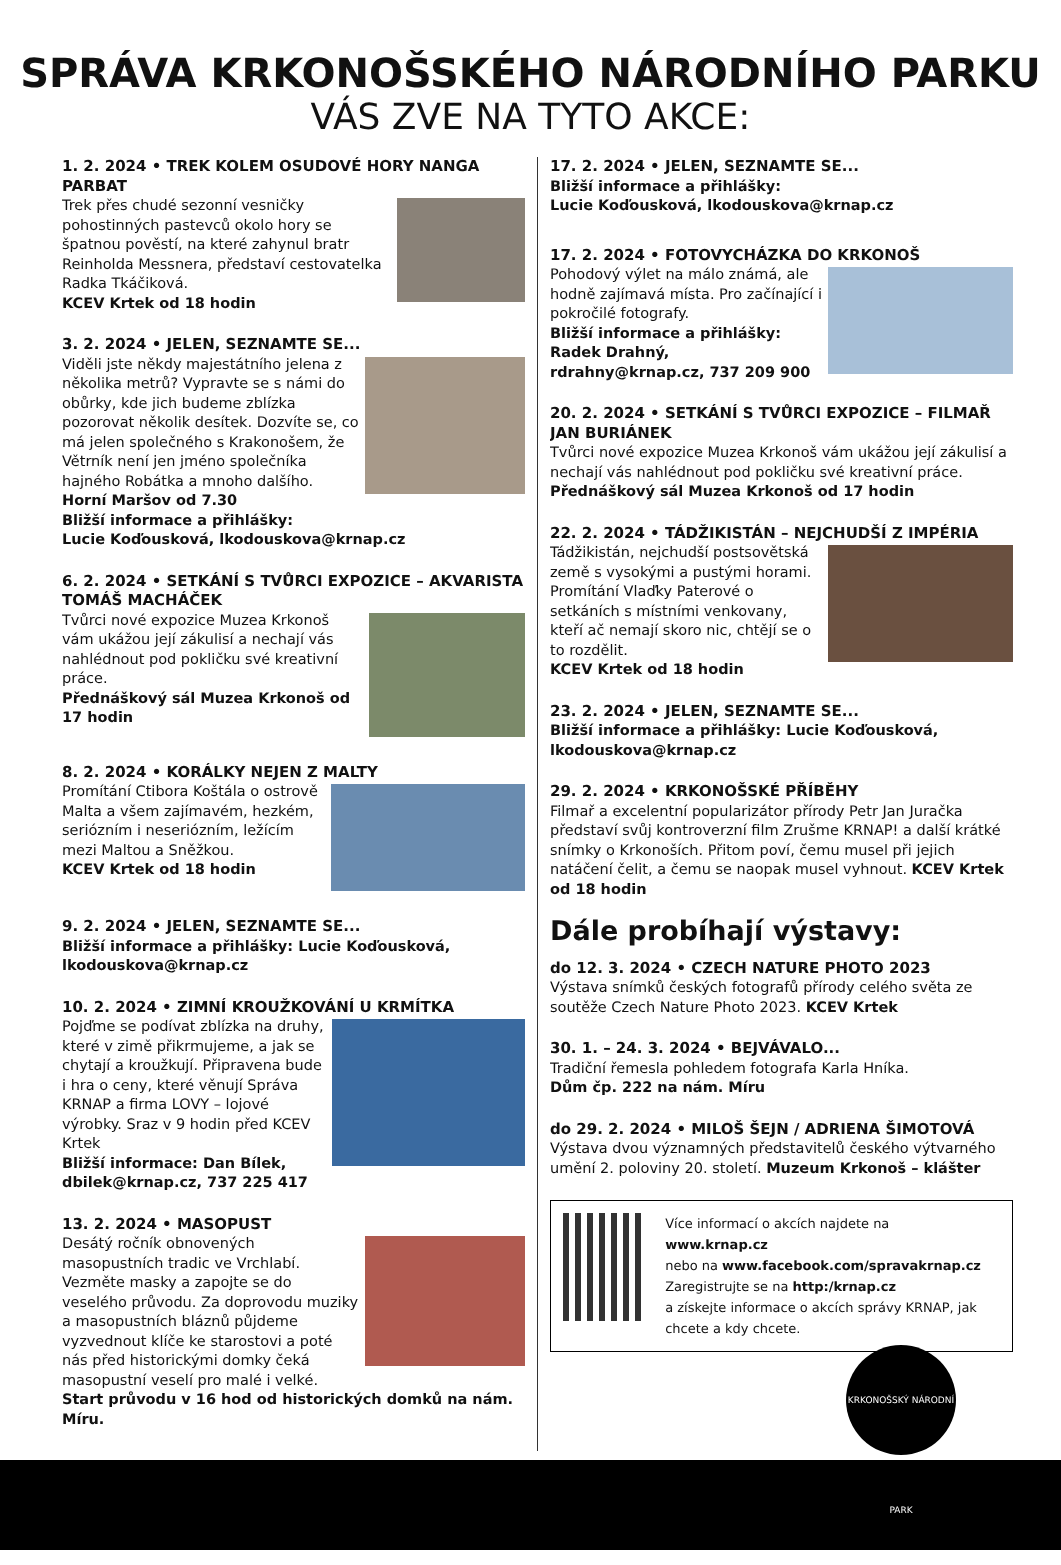SPRÁVA KRKONOŠSKÉHO NÁRODNÍHO PARKU
VÁS ZVE NA TYTO AKCE:
1. 2. 2024 • TREK KOLEM OSUDOVÉ HORY NANGA PARBAT
Trek přes chudé sezonní vesničky pohostinných pastevců okolo hory se špatnou pověstí, na které zahynul bratr Reinholda Messnera, představí cestovatelka Radka Tkáčiková.
KCEV Krtek od 18 hodin
3. 2. 2024 • JELEN, SEZNAMTE SE...
Viděli jste někdy majestátního jelena z několika metrů? Vypravte se s námi do obůrky, kde jich budeme zblízka pozorovat několik desítek. Dozvíte se, co má jelen společného s Krakonošem, že Větrník není jen jméno společníka hajného Robátka a mnoho dalšího.
Horní Maršov od 7.30
Bližší informace a přihlášky:
Lucie Koďousková, lkodouskova@krnap.cz
6. 2. 2024 • SETKÁNÍ S TVŮRCI EXPOZICE – AKVARISTA TOMÁŠ MACHÁČEK
Tvůrci nové expozice Muzea Krkonoš vám ukážou její zákulisí a nechají vás nahlédnout pod pokličku své kreativní práce.
Přednáškový sál Muzea Krkonoš od 17 hodin
8. 2. 2024 • KORÁLKY NEJEN Z MALTY
Promítání Ctibora Koštála o ostrově Malta a všem zajímavém, hezkém, seriózním i neseriózním, ležícím mezi Maltou a Sněžkou.
KCEV Krtek od 18 hodin
9. 2. 2024 • JELEN, SEZNAMTE SE...
Bližší informace a přihlášky: Lucie Koďousková, lkodouskova@krnap.cz
10. 2. 2024 • ZIMNÍ KROUŽKOVÁNÍ U KRMÍTKA
Pojďme se podívat zblízka na druhy, které v zimě přikrmujeme, a jak se chytají a kroužkují. Připravena bude i hra o ceny, které věnují Správa KRNAP a firma LOVY – lojové výrobky. Sraz v 9 hodin před KCEV Krtek
Bližší informace: Dan Bílek, dbilek@krnap.cz, 737 225 417
13. 2. 2024 • MASOPUST
Desátý ročník obnovených masopustních tradic ve Vrchlabí. Vezměte masky a zapojte se do veselého průvodu. Za doprovodu muziky a masopustních bláznů půjdeme vyzvednout klíče ke starostovi a poté nás před historickými domky čeká masopustní veselí pro malé i velké.
Start průvodu v 16 hod od historických domků na nám. Míru.
17. 2. 2024 • JELEN, SEZNAMTE SE...
Bližší informace a přihlášky:
Lucie Koďousková, lkodouskova@krnap.cz
17. 2. 2024 • FOTOVYCHÁZKA DO KRKONOŠ
Pohodový výlet na málo známá, ale hodně zajímavá místa. Pro začínající i pokročilé fotografy.
Bližší informace a přihlášky:
Radek Drahný, rdrahny@krnap.cz, 737 209 900
20. 2. 2024 • SETKÁNÍ S TVŮRCI EXPOZICE – FILMAŘ JAN BURIÁNEK
Tvůrci nové expozice Muzea Krkonoš vám ukážou její zákulisí a nechají vás nahlédnout pod pokličku své kreativní práce. Přednáškový sál Muzea Krkonoš od 17 hodin
22. 2. 2024 • TÁDŽIKISTÁN – NEJCHUDŠÍ Z IMPÉRIA
Tádžikistán, nejchudší postsovětská země s vysokými a pustými horami. Promítání Vlaďky Paterové o setkáních s místními venkovany, kteří ač nemají skoro nic, chtějí se o to rozdělit.
KCEV Krtek od 18 hodin
23. 2. 2024 • JELEN, SEZNAMTE SE...
Bližší informace a přihlášky: Lucie Koďousková, lkodouskova@krnap.cz
29. 2. 2024 • KRKONOŠSKÉ PŘÍBĚHY
Filmař a excelentní popularizátor přírody Petr Jan Juračka představí svůj kontroverzní film Zrušme KRNAP! a další krátké snímky o Krkonoších. Přitom poví, čemu musel při jejich natáčení čelit, a čemu se naopak musel vyhnout. KCEV Krtek od 18 hodin
Dále probíhají výstavy:
do 12. 3. 2024 • CZECH NATURE PHOTO 2023
Výstava snímků českých fotografů přírody celého světa ze soutěže Czech Nature Photo 2023. KCEV Krtek
30. 1. – 24. 3. 2024 • BEJVÁVALO...
Tradiční řemesla pohledem fotografa Karla Hníka.
Dům čp. 222 na nám. Míru
do 29. 2. 2024 • MILOŠ ŠEJN / ADRIENA ŠIMOTOVÁ
Výstava dvou významných představitelů českého výtvarného umění 2. poloviny 20. století. Muzeum Krkonoš – klášter
Více informací o akcích najdete na
www.krnap.cz
nebo na www.facebook.com/spravakrnap.cz
Zaregistrujte se na http:/krnap.cz
a získejte informace o akcích správy KRNAP, jak chcete a kdy chcete.
KRKONOŠSKÝ NÁRODNÍ PARK